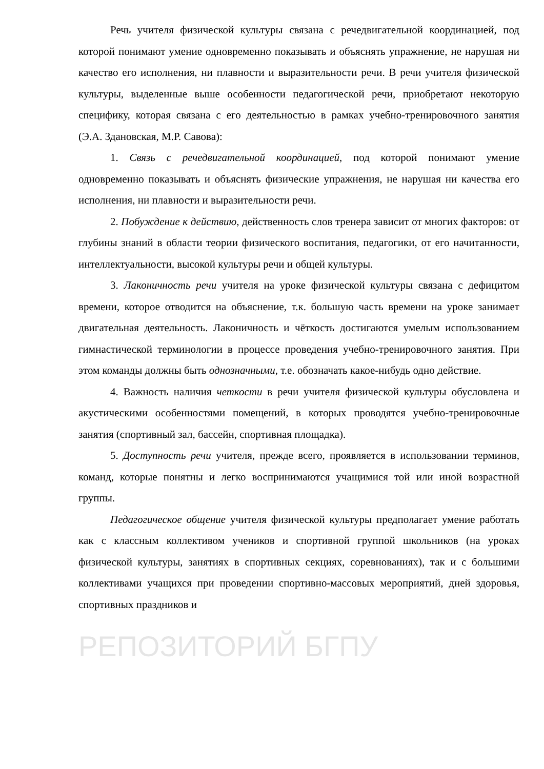Речь учителя физической культуры связана с речедвигательной координацией, под которой понимают умение одновременно показывать и объяснять упражнение, не нарушая ни качество его исполнения, ни плавности и выразительности речи. В речи учителя физической культуры, выделенные выше особенности педагогической речи, приобретают некоторую специфику, которая связана с его деятельностью в рамках учебно-тренировочного занятия (Э.А. Здановская, М.Р. Савова):
1. Связь с речедвигательной координацией, под которой понимают умение одновременно показывать и объяснять физические упражнения, не нарушая ни качества его исполнения, ни плавности и выразительности речи.
2. Побуждение к действию, действенность слов тренера зависит от многих факторов: от глубины знаний в области теории физического воспитания, педагогики, от его начитанности, интеллектуальности, высокой культуры речи и общей культуры.
3. Лаконичность речи учителя на уроке физической культуры связана с дефицитом времени, которое отводится на объяснение, т.к. большую часть времени на уроке занимает двигательная деятельность. Лаконичность и чёткость достигаются умелым использованием гимнастической терминологии в процессе проведения учебно-тренировочного занятия. При этом команды должны быть однозначными, т.е. обозначать какое-нибудь одно действие.
4. Важность наличия четкости в речи учителя физической культуры обусловлена и акустическими особенностями помещений, в которых проводятся учебно-тренировочные занятия (спортивный зал, бассейн, спортивная площадка).
5. Доступность речи учителя, прежде всего, проявляется в использовании терминов, команд, которые понятны и легко воспринимаются учащимися той или иной возрастной группы.
Педагогическое общение учителя физической культуры предполагает умение работать как с классным коллективом учеников и спортивной группой школьников (на уроках физической культуры, занятиях в спортивных секциях, соревнованиях), так и с большими коллективами учащихся при проведении спортивно-массовых мероприятий, дней здоровья, спортивных праздников и
РЕПОЗИТОРИЙ БГПУ